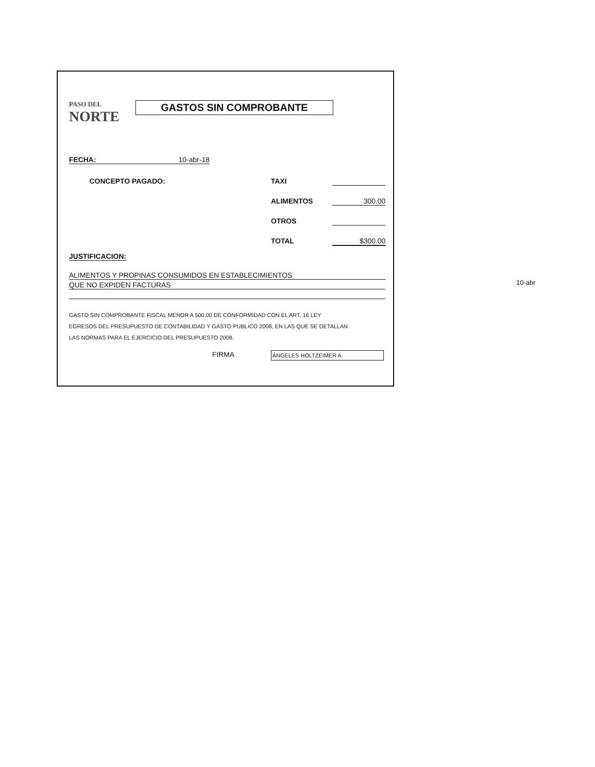PASO DEL NORTE GASTOS SIN COMPROBANTE
FECHA: 10-abr-18
CONCEPTO PAGADO: TAXI
ALIMENTOS 300.00
OTROS
TOTAL $300.00
JUSTIFICACION:
ALIMENTOS Y PROPINAS CONSUMIDOS EN ESTABLECIMIENTOS
QUE NO EXPIDEN FACTURAS
GASTO SIN COMPROBANTE FISCAL MENOR A 500.00 DE CONFORMIDAD CON EL ART. 16 LEY
EGRESOS DEL PRESUPUESTO DE CONTABILIDAD Y GASTO PUBLICO 2008, EN LAS QUE SE DETALLAN
LAS NORMAS PARA EL EJERCICIO DEL PRESUPUESTO 2008.
FIRMA ÁNGELES HOLTZEIMER A.
10-abr